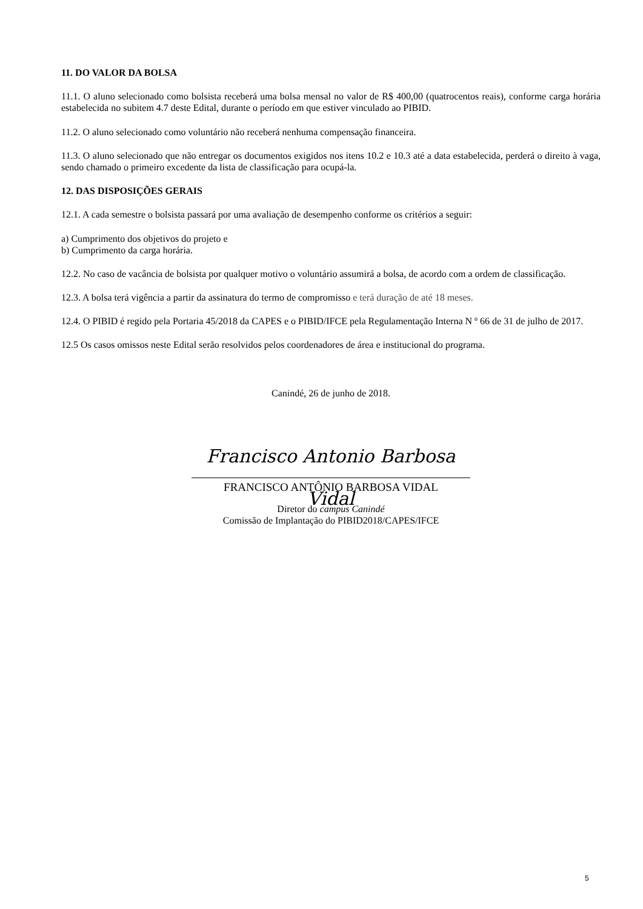11. DO VALOR DA BOLSA
11.1. O aluno selecionado como bolsista receberá uma bolsa mensal no valor de R$ 400,00 (quatrocentos reais), conforme carga horária estabelecida no subitem 4.7 deste Edital, durante o período em que estiver vinculado ao PIBID.
11.2. O aluno selecionado como voluntário não receberá nenhuma compensação financeira.
11.3. O aluno selecionado que não entregar os documentos exigidos nos itens 10.2 e 10.3 até a data estabelecida, perderá o direito à vaga, sendo chamado o primeiro excedente da lista de classificação para ocupá-la.
12. DAS DISPOSIÇÕES GERAIS
12.1. A cada semestre o bolsista passará por uma avaliação de desempenho conforme os critérios a seguir:
a) Cumprimento dos objetivos do projeto e
b) Cumprimento da carga horária.
12.2. No caso de vacância de bolsista por qualquer motivo o voluntário assumirá a bolsa, de acordo com a ordem de classificação.
12.3. A bolsa terá vigência a partir da assinatura do termo de compromisso e terá duração de até 18 meses.
12.4. O PIBID é regido pela Portaria 45/2018 da CAPES e o PIBID/IFCE pela Regulamentação Interna N º 66 de 31 de julho de 2017.
12.5 Os casos omissos neste Edital serão resolvidos pelos coordenadores de área e institucional do programa.
Canindé, 26 de junho de 2018.
Francisco Antonio Barbosa Vidal
FRANCISCO ANTÔNIO BARBOSA VIDAL
Diretor do campus Canindé
Comissão de Implantação do PIBID2018/CAPES/IFCE
5